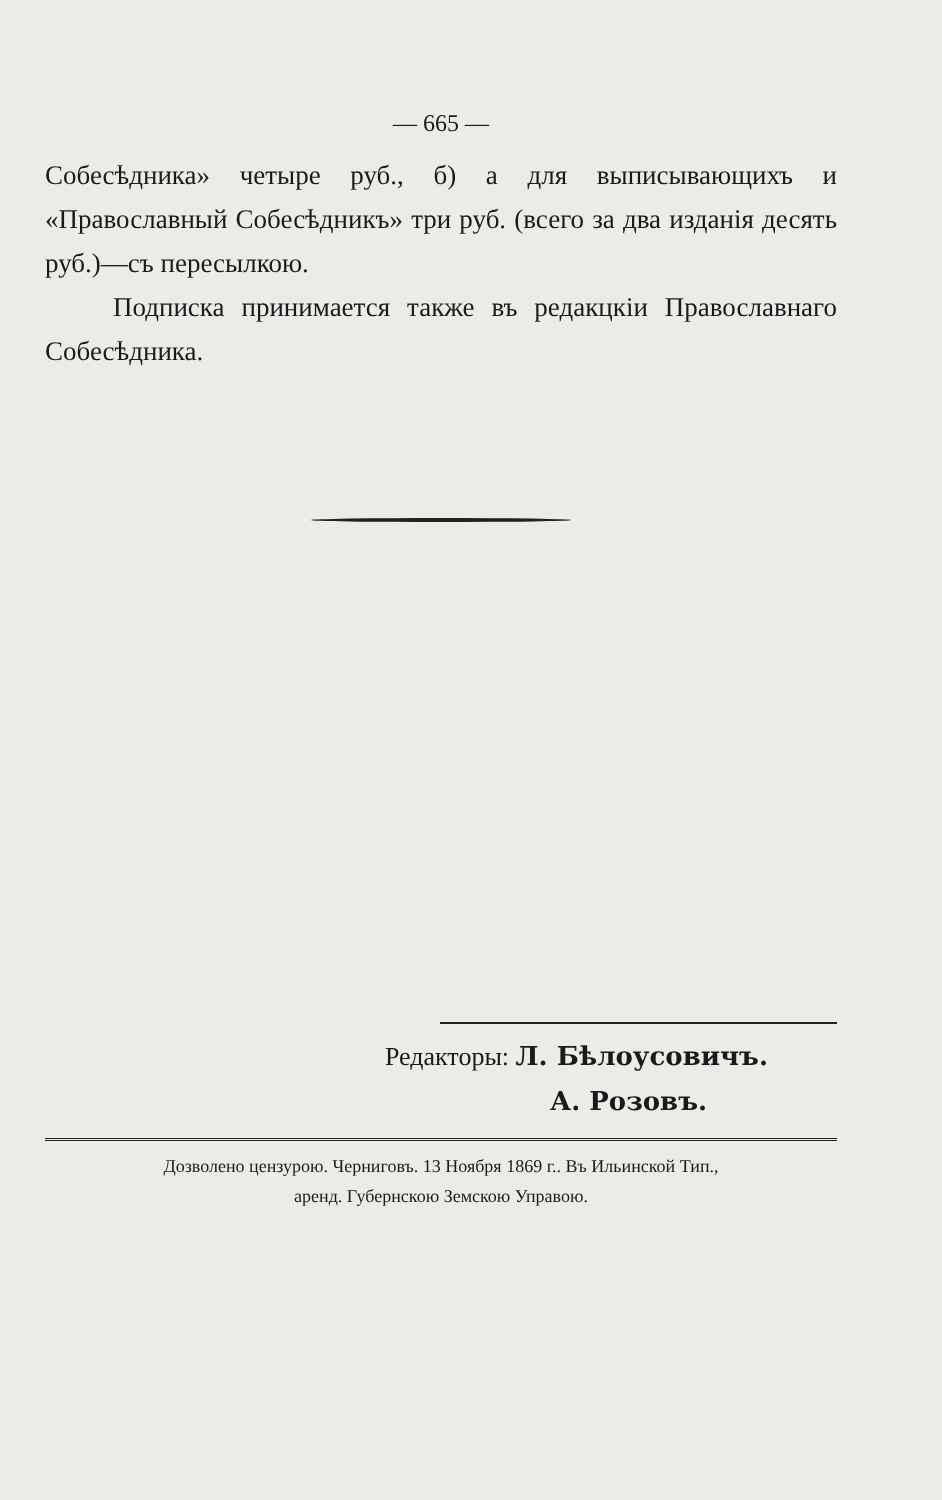— 665 —
Собесѣдника» четыре руб., б) а для выписывающихъ и «Православный Собесѣдникъ» три руб. (всего за два изданія десять руб.)—съ пересылкою.
Подписка принимается также въ редакцкіи Православнаго Собесѣдника.
Редакторы: Л. Бѣлоусовичъ.
А. Розовъ.
Дозволено цензурою. Черниговъ. 13 Ноября 1869 г.. Въ Ильинской Тип.,
аренд. Губернскою Земскою Управою.